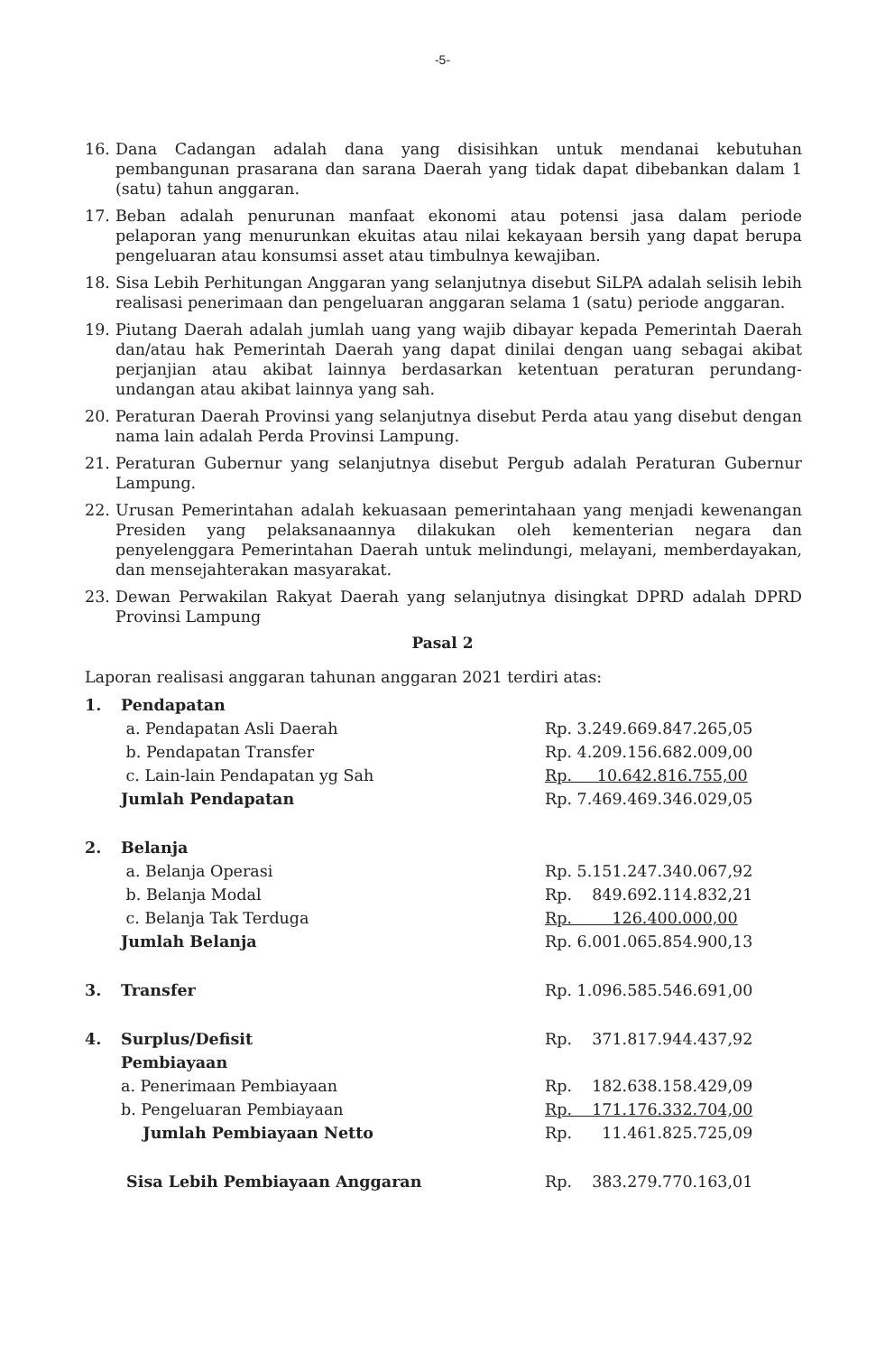-5-
16. Dana Cadangan adalah dana yang disisihkan untuk mendanai kebutuhan pembangunan prasarana dan sarana Daerah yang tidak dapat dibebankan dalam 1 (satu) tahun anggaran.
17. Beban adalah penurunan manfaat ekonomi atau potensi jasa dalam periode pelaporan yang menurunkan ekuitas atau nilai kekayaan bersih yang dapat berupa pengeluaran atau konsumsi asset atau timbulnya kewajiban.
18. Sisa Lebih Perhitungan Anggaran yang selanjutnya disebut SiLPA adalah selisih lebih realisasi penerimaan dan pengeluaran anggaran selama 1 (satu) periode anggaran.
19. Piutang Daerah adalah jumlah uang yang wajib dibayar kepada Pemerintah Daerah dan/atau hak Pemerintah Daerah yang dapat dinilai dengan uang sebagai akibat perjanjian atau akibat lainnya berdasarkan ketentuan peraturan perundang-undangan atau akibat lainnya yang sah.
20. Peraturan Daerah Provinsi yang selanjutnya disebut Perda atau yang disebut dengan nama lain adalah Perda Provinsi Lampung.
21. Peraturan Gubernur yang selanjutnya disebut Pergub adalah Peraturan Gubernur Lampung.
22. Urusan Pemerintahan adalah kekuasaan pemerintahaan yang menjadi kewenangan Presiden yang pelaksanaannya dilakukan oleh kementerian negara dan penyelenggara Pemerintahan Daerah untuk melindungi, melayani, memberdayakan, dan mensejahterakan masyarakat.
23. Dewan Perwakilan Rakyat Daerah yang selanjutnya disingkat DPRD adalah DPRD Provinsi Lampung
Pasal 2
Laporan realisasi anggaran tahunan anggaran 2021 terdiri atas:
| 1. | Pendapatan | |
| | a. Pendapatan Asli Daerah | Rp. 3.249.669.847.265,05 |
| | b. Pendapatan Transfer | Rp. 4.209.156.682.009,00 |
| | c. Lain-lain Pendapatan yg Sah | Rp. 10.642.816.755,00 |
| | Jumlah Pendapatan | Rp. 7.469.469.346.029,05 |
| 2. | Belanja | |
| | a. Belanja Operasi | Rp. 5.151.247.340.067,92 |
| | b. Belanja Modal | Rp. 849.692.114.832,21 |
| | c. Belanja Tak Terduga | Rp. 126.400.000,00 |
| | Jumlah Belanja | Rp. 6.001.065.854.900,13 |
| 3. | Transfer | Rp. 1.096.585.546.691,00 |
| 4. | Surplus/Defisit | Rp. 371.817.944.437,92 |
| | Pembiayaan | |
| | a. Penerimaan Pembiayaan | Rp. 182.638.158.429,09 |
| | b. Pengeluaran Pembiayaan | Rp. 171.176.332.704,00 |
| | Jumlah Pembiayaan Netto | Rp. 11.461.825.725,09 |
| | Sisa Lebih Pembiayaan Anggaran | Rp. 383.279.770.163,01 |